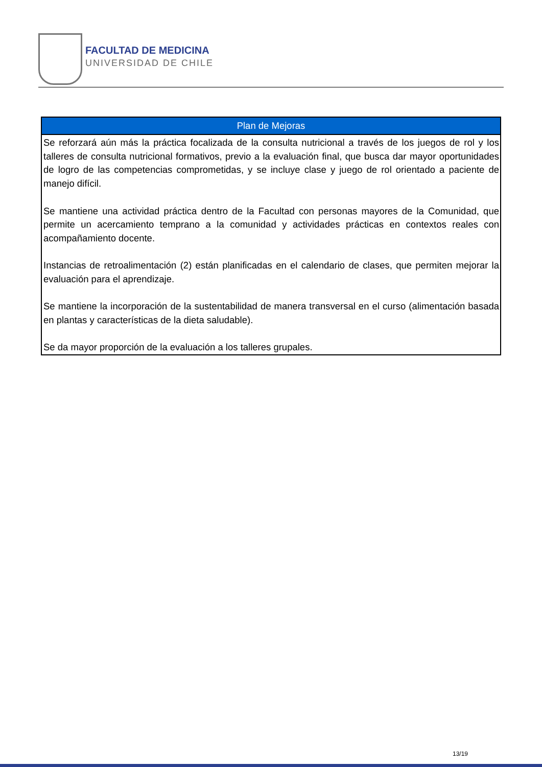FACULTAD DE MEDICINA
UNIVERSIDAD DE CHILE
| Plan de Mejoras |
| --- |
| Se reforzará aún más la práctica focalizada de la consulta nutricional a través de los juegos de rol y los talleres de consulta nutricional formativos, previo a la evaluación final, que busca dar mayor oportunidades de logro de las competencias comprometidas, y se incluye clase y juego de rol orientado a paciente de manejo difícil. Se mantiene una actividad práctica dentro de la Facultad con personas mayores de la Comunidad, que permite un acercamiento temprano a la comunidad y actividades prácticas en contextos reales con acompañamiento docente. Instancias de retroalimentación (2) están planificadas en el calendario de clases, que permiten mejorar la evaluación para el aprendizaje. Se mantiene la incorporación de la sustentabilidad de manera transversal en el curso (alimentación basada en plantas y características de la dieta saludable). Se da mayor proporción de la evaluación a los talleres grupales. |
13/19